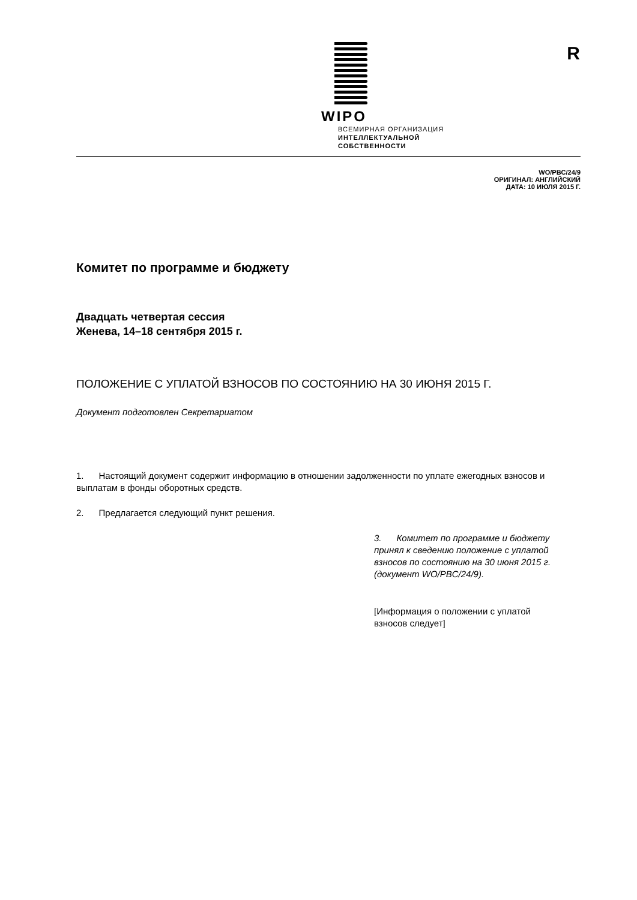R
WIPO
ВСЕМИРНАЯ ОРГАНИЗАЦИЯ
ИНТЕЛЛЕКТУАЛЬНОЙ
СОБСТВЕННОСТИ
WO/PBC/24/9
ОРИГИНАЛ: АНГЛИЙСКИЙ
ДАТА: 10 ИЮЛЯ 2015 Г.
Комитет по программе и бюджету
Двадцать четвертая сессия
Женева, 14–18 сентября 2015 г.
ПОЛОЖЕНИЕ С УПЛАТОЙ ВЗНОСОВ ПО СОСТОЯНИЮ НА 30 ИЮНЯ 2015 Г.
Документ подготовлен Секретариатом
1. Настоящий документ содержит информацию в отношении задолженности по уплате ежегодных взносов и выплатам в фонды оборотных средств.
2. Предлагается следующий пункт решения.
3. Комитет по программе и бюджету принял к сведению положение с уплатой взносов по состоянию на 30 июня 2015 г. (документ WO/PBC/24/9).
[Информация о положении с уплатой взносов следует]